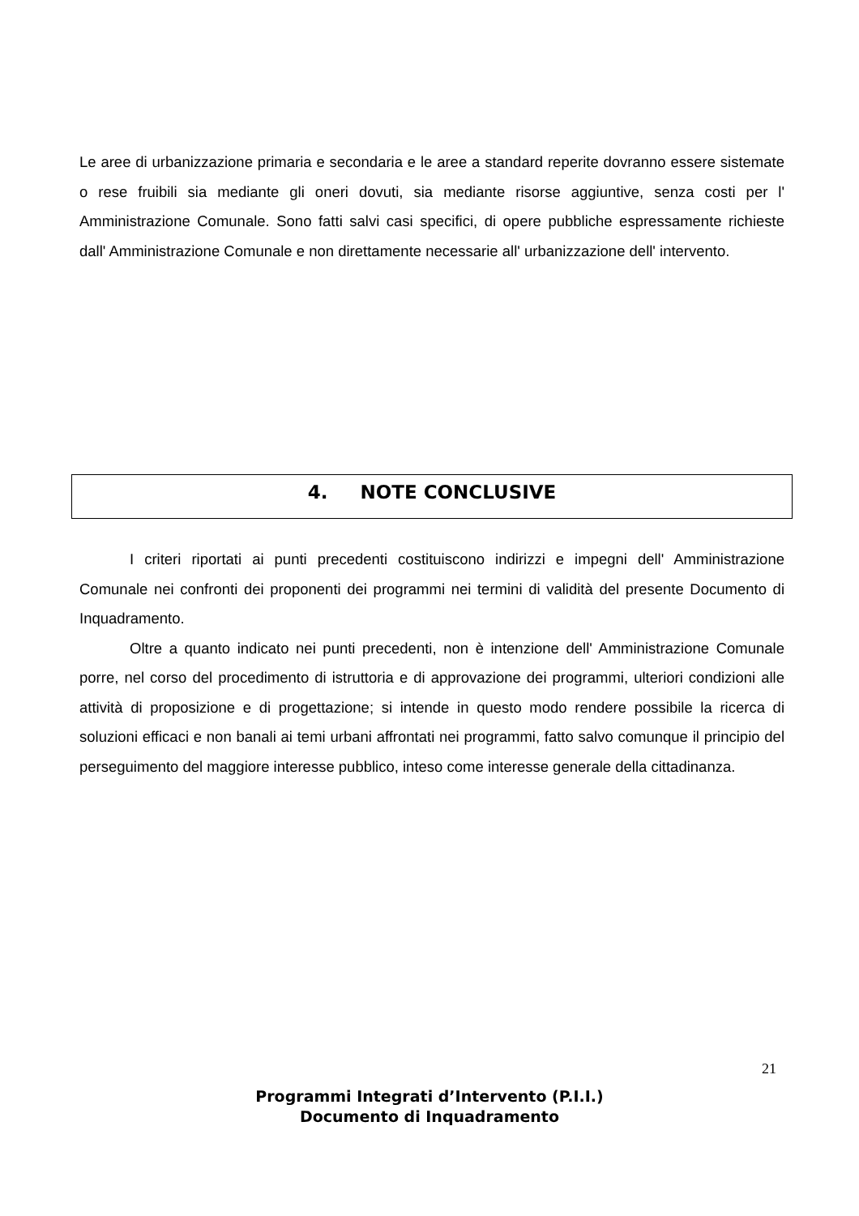Le aree di urbanizzazione primaria e secondaria e le aree a standard reperite dovranno essere sistemate o rese fruibili sia mediante gli oneri dovuti, sia mediante risorse aggiuntive, senza costi per l' Amministrazione Comunale. Sono fatti salvi casi specifici, di opere pubbliche espressamente richieste dall' Amministrazione Comunale e non direttamente necessarie all' urbanizzazione dell' intervento.
4. NOTE CONCLUSIVE
I criteri riportati ai punti precedenti costituiscono indirizzi e impegni dell' Amministrazione Comunale nei confronti dei proponenti dei programmi nei termini di validità del presente Documento di Inquadramento.
Oltre a quanto indicato nei punti precedenti, non è intenzione dell' Amministrazione Comunale porre, nel corso del procedimento di istruttoria e di approvazione dei programmi, ulteriori condizioni alle attività di proposizione e di progettazione; si intende in questo modo rendere possibile la ricerca di soluzioni efficaci e non banali ai temi urbani affrontati nei programmi, fatto salvo comunque il principio del perseguimento del maggiore interesse pubblico, inteso come interesse generale della cittadinanza.
21
Programmi Integrati d’Intervento (P.I.I.)
Documento di Inquadramento